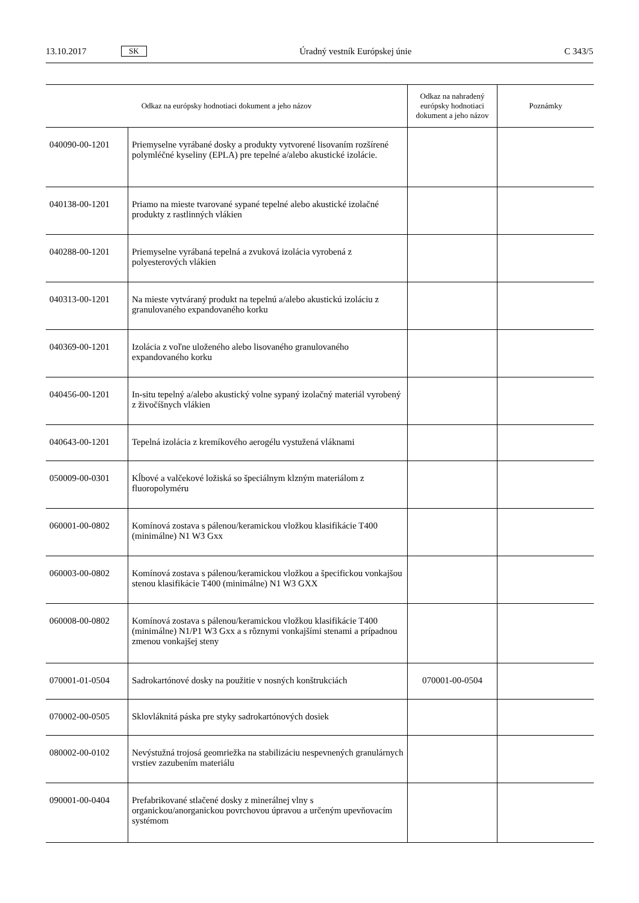13.10.2017 SK Úradný vestník Európskej únie C 343/5
| Odkaz na európsky hodnotiaci dokument a jeho názov | | Odkaz na nahradený európsky hodnotiaci dokument a jeho názov | Poznámky |
| --- | --- | --- | --- |
| 040090-00-1201 | Priemyselne vyrábané dosky a produkty vytvorené lisovaním rozšírené polymléčné kyseliny (EPLA) pre tepelné a/alebo akustické izolácie. | | |
| 040138-00-1201 | Priamo na mieste tvarované sypané tepelné alebo akustické izolačné produkty z rastlinných vlákien | | |
| 040288-00-1201 | Priemyselne vyrábaná tepelná a zvuková izolácia vyrobená z polyesterových vlákien | | |
| 040313-00-1201 | Na mieste vytváraný produkt na tepelnú a/alebo akustickú izoláciu z granulovaného expandovaného korku | | |
| 040369-00-1201 | Izolácia z voľne uloženého alebo lisovaného granulovaného expandovaného korku | | |
| 040456-00-1201 | In-situ tepelný a/alebo akustický volne sypaný izolačný materiál vyrobený z živočíšnych vlákien | | |
| 040643-00-1201 | Tepelná izolácia z kremíkového aerogélu vystužená vláknami | | |
| 050009-00-0301 | Kĺbové a valčekové ložiská so špeciálnym klzným materiálom z fluoropolyméru | | |
| 060001-00-0802 | Komínová zostava s pálenou/keramickou vložkou klasifikácie T400 (minimálne) N1 W3 Gxx | | |
| 060003-00-0802 | Komínová zostava s pálenou/keramickou vložkou a špecifickou vonkajšou stenou klasifikácie T400 (minimálne) N1 W3 GXX | | |
| 060008-00-0802 | Komínová zostava s pálenou/keramickou vložkou klasifikácie T400 (minimálne) N1/P1 W3 Gxx a s rôznymi vonkajšími stenami a prípadnou zmenou vonkajšej steny | | |
| 070001-01-0504 | Sadrokartónové dosky na použitie v nosných konštrukciách | 070001-00-0504 | |
| 070002-00-0505 | Sklovláknitá páska pre styky sadrokartónových dosiek | | |
| 080002-00-0102 | Nevýstužná trojosá geomriežka na stabilizáciu nespevnených granulárnych vrstiev zazubením materiálu | | |
| 090001-00-0404 | Prefabrikované stlačené dosky z minerálnej vlny s organickou/anorganickou povrchovou úpravou a určeným upevňovacím systémom | | |